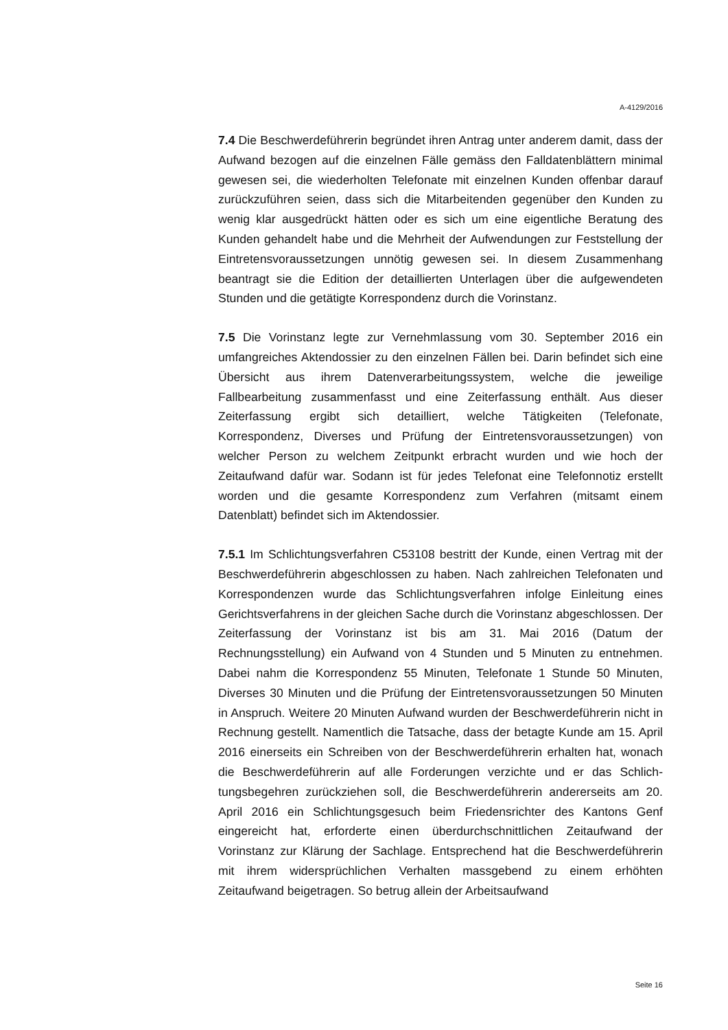A-4129/2016
7.4 Die Beschwerdeführerin begründet ihren Antrag unter anderem damit, dass der Aufwand bezogen auf die einzelnen Fälle gemäss den Falldaten­blättern minimal gewesen sei, die wiederholten Telefonate mit einzelnen Kunden offenbar darauf zurückzuführen seien, dass sich die Mitarbeiten­den gegenüber den Kunden zu wenig klar ausgedrückt hätten oder es sich um eine eigentliche Beratung des Kunden gehandelt habe und die Mehr­heit der Aufwendungen zur Feststellung der Eintretensvoraussetzungen unnötig gewesen sei. In diesem Zusammenhang beantragt sie die Edition der detaillierten Unterlagen über die aufgewendeten Stunden und die ge­tätigte Korrespondenz durch die Vorinstanz.
7.5 Die Vorinstanz legte zur Vernehmlassung vom 30. September 2016 ein umfangreiches Aktendossier zu den einzelnen Fällen bei. Darin befindet sich eine Übersicht aus ihrem Datenverarbeitungssystem, welche die je­weilige Fallbearbeitung zusammenfasst und eine Zeiterfassung enthält. Aus dieser Zeiterfassung ergibt sich detailliert, welche Tätigkeiten (Telefo­nate, Korrespondenz, Diverses und Prüfung der Eintretensvoraussetzun­gen) von welcher Person zu welchem Zeitpunkt erbracht wurden und wie hoch der Zeitaufwand dafür war. Sodann ist für jedes Telefonat eine Tele­fonnotiz erstellt worden und die gesamte Korrespondenz zum Verfahren (mitsamt einem Datenblatt) befindet sich im Aktendossier.
7.5.1 Im Schlichtungsverfahren C53108 bestritt der Kunde, einen Vertrag mit der Beschwerdeführerin abgeschlossen zu haben. Nach zahlreichen Telefonaten und Korrespondenzen wurde das Schlichtungsverfahren in­folge Einleitung eines Gerichtsverfahrens in der gleichen Sache durch die Vorinstanz abgeschlossen. Der Zeiterfassung der Vorinstanz ist bis am 31. Mai 2016 (Datum der Rechnungsstellung) ein Aufwand von 4 Stunden und 5 Minuten zu entnehmen. Dabei nahm die Korrespondenz 55 Minuten, Telefonate 1 Stunde 50 Minuten, Diverses 30 Minuten und die Prüfung der Eintretensvoraussetzungen 50 Minuten in Anspruch. Weitere 20 Minuten Aufwand wurden der Beschwerdeführerin nicht in Rechnung gestellt. Na­mentlich die Tatsache, dass der betagte Kunde am 15. April 2016 einer­seits ein Schreiben von der Beschwerdeführerin erhalten hat, wonach die Beschwerdeführerin auf alle Forderungen verzichte und er das Schlich­tungsbegehren zurückziehen soll, die Beschwerdeführerin andererseits am 20. April 2016 ein Schlichtungsgesuch beim Friedensrichter des Kantons Genf eingereicht hat, erforderte einen überdurchschnittlichen Zeitaufwand der Vorinstanz zur Klärung der Sachlage. Entsprechend hat die Beschwer­deführerin mit ihrem widersprüchlichen Verhalten massgebend zu einem erhöhten Zeitaufwand beigetragen. So betrug allein der Arbeitsaufwand
Seite 16